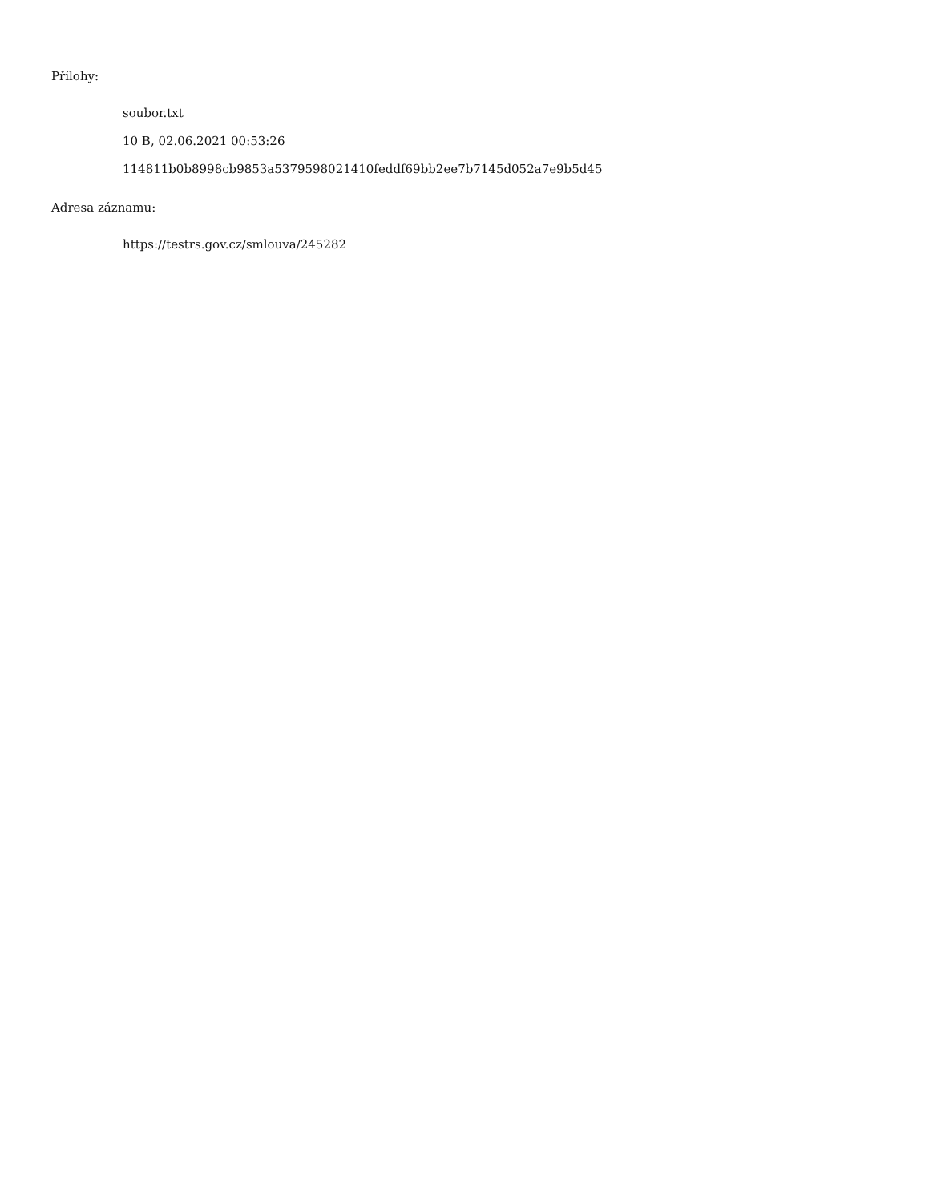Přílohy:
soubor.txt
10 B, 02.06.2021 00:53:26
114811b0b8998cb9853a5379598021410feddf69bb2ee7b7145d052a7e9b5d45
Adresa záznamu:
https://testrs.gov.cz/smlouva/245282